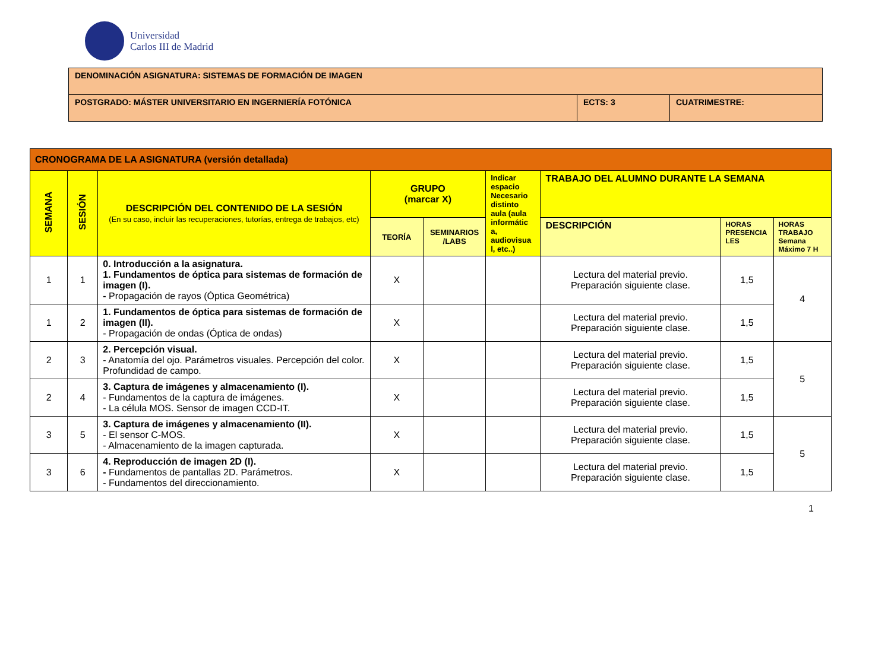Universidad
Carlos III de Madrid
| DENOMINACIÓN ASIGNATURA: SISTEMAS DE FORMACIÓN DE IMAGEN | | |
| POSTGRADO: MÁSTER UNIVERSITARIO EN INGERNIERÍA FOTÓNICA | ECTS: 3 | CUATRIMESTRE: |
| CRONOGRAMA DE LA ASIGNATURA (versión detallada) | | | | | | | | |
| --- | --- | --- | --- | --- | --- | --- | --- | --- |
| SEMANA | SESIÓN | DESCRIPCIÓN DEL CONTENIDO DE LA SESIÓN (En su caso, incluir las recuperaciones, tutorías, entrega de trabajos, etc) | GRUPO (marcar X) | | Indicar espacio Necesario distinto aula (aula informátic a, audiovisua l, etc..) | TRABAJO DEL ALUMNO DURANTE LA SEMANA | | |
| | | | TEORÍA | SEMINARIOS /LABS | | DESCRIPCIÓN | HORAS PRESENCIA LES | HORAS TRABAJO Semana Máximo 7 H |
| 1 | 1 | 0. Introducción a la asignatura. 1. Fundamentos de óptica para sistemas de formación de imagen (I). - Propagación de rayos (Óptica Geométrica) | X | | | Lectura del material previo. Preparación siguiente clase. | 1,5 | 4 |
| 1 | 2 | 1. Fundamentos de óptica para sistemas de formación de imagen (II). - Propagación de ondas (Óptica de ondas) | X | | | Lectura del material previo. Preparación siguiente clase. | 1,5 | |
| 2 | 3 | 2. Percepción visual. - Anatomía del ojo. Parámetros visuales. Percepción del color. Profundidad de campo. | X | | | Lectura del material previo. Preparación siguiente clase. | 1,5 | 5 |
| 2 | 4 | 3. Captura de imágenes y almacenamiento (I). - Fundamentos de la captura de imágenes. - La célula MOS. Sensor de imagen CCD-IT. | X | | | Lectura del material previo. Preparación siguiente clase. | 1,5 | |
| 3 | 5 | 3. Captura de imágenes y almacenamiento (II). - El sensor C-MOS. - Almacenamiento de la imagen capturada. | X | | | Lectura del material previo. Preparación siguiente clase. | 1,5 | 5 |
| 3 | 6 | 4. Reproducción de imagen 2D (I). - Fundamentos de pantallas 2D. Parámetros. - Fundamentos del direccionamiento. | X | | | Lectura del material previo. Preparación siguiente clase. | 1,5 | |
1